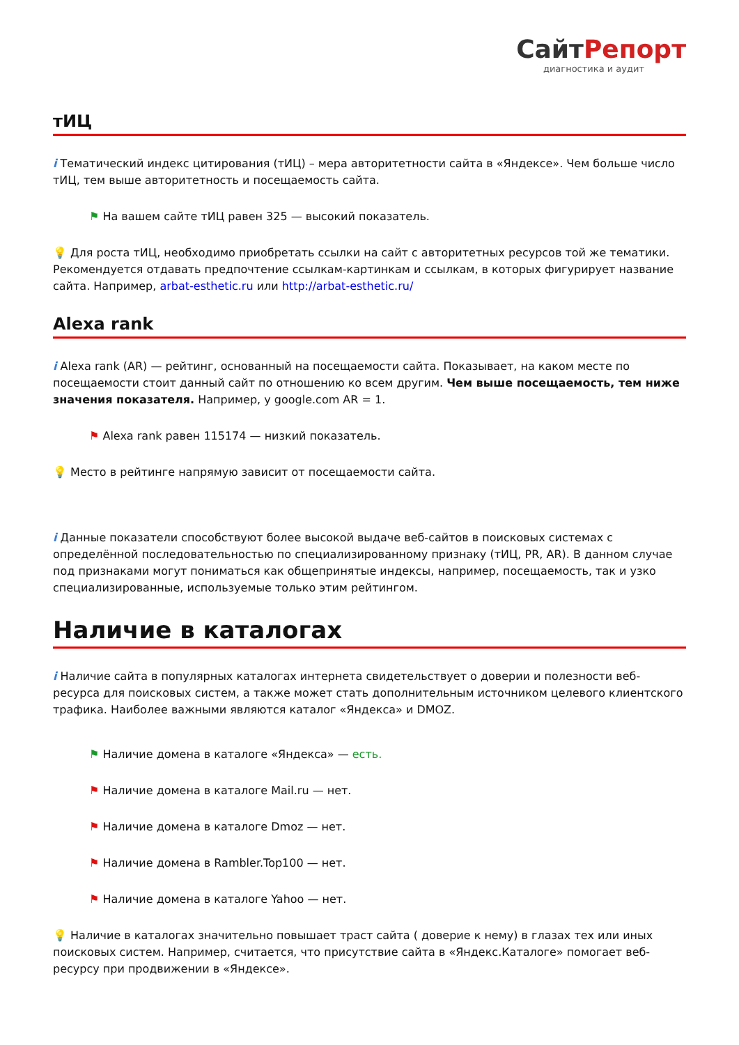СайтРепорт
диагностика и аудит
тИЦ
i Тематический индекс цитирования (тИЦ) – мера авторитетности сайта в «Яндексе». Чем больше число тИЦ, тем выше авторитетность и посещаемость сайта.
⚑ На вашем сайте тИЦ равен 325 — высокий показатель.
💡 Для роста тИЦ, необходимо приобретать ссылки на сайт с авторитетных ресурсов той же тематики. Рекомендуется отдавать предпочтение ссылкам-картинкам и ссылкам, в которых фигурирует название сайта. Например, arbat-esthetic.ru или http://arbat-esthetic.ru/
Alexa rank
i Alexa rank (AR) — рейтинг, основанный на посещаемости сайта. Показывает, на каком месте по посещаемости стоит данный сайт по отношению ко всем другим. Чем выше посещаемость, тем ниже значения показателя. Например, у google.com AR = 1.
⚑ Alexa rank равен 115174 — низкий показатель.
💡 Место в рейтинге напрямую зависит от посещаемости сайта.
i Данные показатели способствуют более высокой выдаче веб-сайтов в поисковых системах с определённой последовательностью по специализированному признаку (тИЦ, PR, AR). В данном случае под признаками могут пониматься как общепринятые индексы, например, посещаемость, так и узко специализированные, используемые только этим рейтингом.
Наличие в каталогах
i Наличие сайта в популярных каталогах интернета свидетельствует о доверии и полезности веб-ресурса для поисковых систем, а также может стать дополнительным источником целевого клиентского трафика. Наиболее важными являются каталог «Яндекса» и DMOZ.
⚑ Наличие домена в каталоге «Яндекса» — есть.
⚑ Наличие домена в каталоге Mail.ru — нет.
⚑ Наличие домена в каталоге Dmoz — нет.
⚑ Наличие домена в Rambler.Top100 — нет.
⚑ Наличие домена в каталоге Yahoo — нет.
💡 Наличие в каталогах значительно повышает траст сайта ( доверие к нему) в глазах тех или иных поисковых систем. Например, считается, что присутствие сайта в «Яндекс.Каталоге» помогает веб-ресурсу при продвижении в «Яндексе».